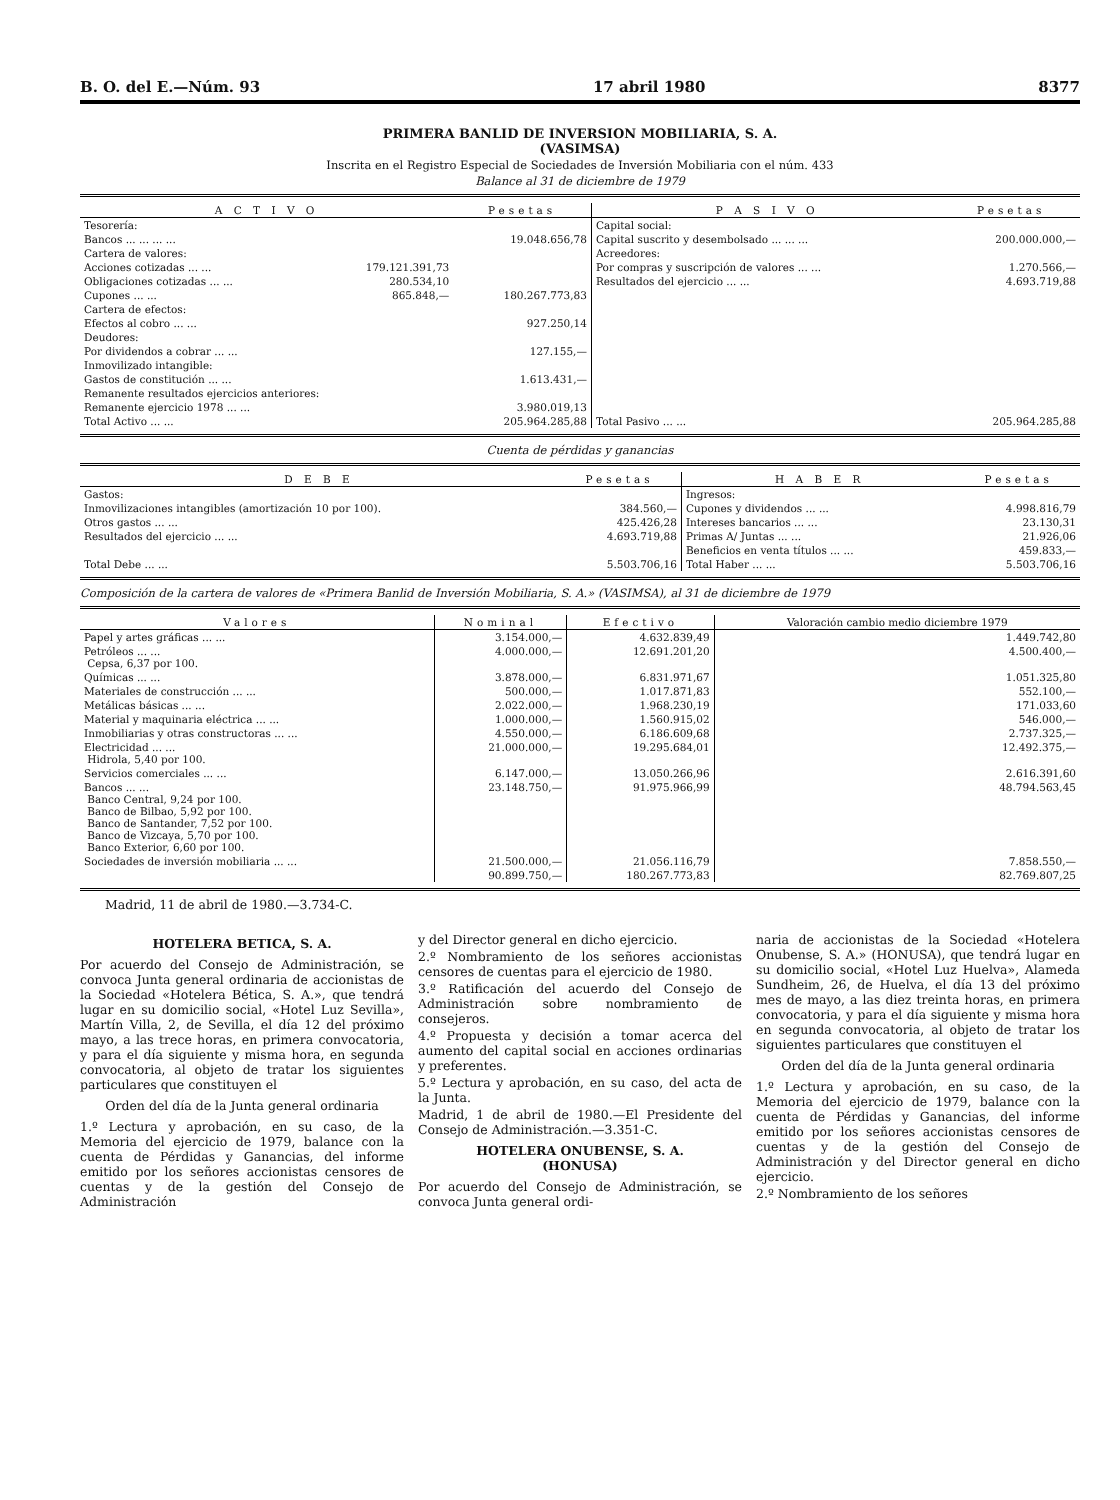B. O. del E.—Núm. 93 17 abril 1980 8377
PRIMERA BANLID DE INVERSION MOBILIARIA, S. A.
(VASIMSA)
Inscrita en el Registro Especial de Sociedades de Inversión Mobiliaria con el núm. 433
Balance al 31 de diciembre de 1979
| A C T I V O | | Pesetas | P A S I V O | Pesetas |
| --- | --- | --- | --- | --- |
| Tesorería: | | | Capital social: | |
| Bancos ... ... ... ... | | 19.048.656,78 | Capital suscrito y desembolsado ... ... ... | 200.000.000,— |
| Cartera de valores: | | | Acreedores: | |
| Acciones cotizadas ... ... | 179.121.391,73 | | Por compras y suscripción de valores ... ... | 1.270.566,— |
| Obligaciones cotizadas ... ... | 280.534,10 | | Resultados del ejercicio ... ... | 4.693.719,88 |
| Cupones ... ... | 865.848,— | 180.267.773,83 | | |
| Cartera de efectos: | | | | |
| Efectos al cobro ... ... | | 927.250,14 | | |
| Deudores: | | | | |
| Por dividendos a cobrar ... ... | | 127.155,— | | |
| Inmovilizado intangible: | | | | |
| Gastos de constitución ... ... | | 1.613.431,— | | |
| Remanente resultados ejercicios anteriores: | | | | |
| Remanente ejercicio 1978 ... ... | | 3.980.019,13 | | |
| Total Activo ... ... | | 205.964.285,88 | Total Pasivo ... ... | 205.964.285,88 |
Cuenta de pérdidas y ganancias
| D E B E | Pesetas | H A B E R | Pesetas |
| --- | --- | --- | --- |
| Gastos: | | Ingresos: | |
| Inmovilizaciones intangibles (amortización 10 por 100). | 384.560,— | Cupones y dividendos ... ... | 4.998.816,79 |
| Otros gastos ... ... | 425.426,28 | Intereses bancarios ... ... | 23.130,31 |
| Resultados del ejercicio ... ... | 4.693.719,88 | Primas A/ Juntas ... ... | 21.926,06 |
| | | Beneficios en venta títulos ... ... | 459.833,— |
| Total Debe ... ... | 5.503.706,16 | Total Haber ... ... | 5.503.706,16 |
Composición de la cartera de valores de «Primera Banlid de Inversión Mobiliaria, S. A.» (VASIMSA), al 31 de diciembre de 1979
| Valores | Nominal | Efectivo | Valoración cambio medio diciembre 1979 |
| --- | --- | --- | --- |
| Papel y artes gráficas ... ... | 3.154.000,— | 4.632.839,49 | 1.449.742,80 |
| Petróleos ... ... Cepsa, 6,37 por 100. | 4.000.000,— | 12.691.201,20 | 4.500.400,— |
| Químicas ... ... | 3.878.000,— | 6.831.971,67 | 1.051.325,80 |
| Materiales de construcción ... ... | 500.000,— | 1.017.871,83 | 552.100,— |
| Metálicas básicas ... ... | 2.022.000,— | 1.968.230,19 | 171.033,60 |
| Material y maquinaria eléctrica ... ... | 1.000.000,— | 1.560.915,02 | 546.000,— |
| Inmobiliarias y otras constructoras ... ... | 4.550.000,— | 6.186.609,68 | 2.737.325,— |
| Electricidad ... ... Hidrola, 5,40 por 100. | 21.000.000,— | 19.295.684,01 | 12.492.375,— |
| Servicios comerciales ... ... | 6.147.000,— | 13.050.266,96 | 2.616.391,60 |
| Bancos ... ... Banco Central, 9,24 por 100. Banco de Bilbao, 5,92 por 100. Banco de Santander, 7,52 por 100. Banco de Vizcaya, 5,70 por 100. Banco Exterior, 6,60 por 100. | 23.148.750,— | 91.975.966,99 | 48.794.563,45 |
| Sociedades de inversión mobiliaria ... ... | 21.500.000,— | 21.056.116,79 | 7.858.550,— |
| | 90.899.750,— | 180.267.773,83 | 82.769.807,25 |
Madrid, 11 de abril de 1980.—3.734-C.
HOTELERA BETICA, S. A.
Por acuerdo del Consejo de Administración, se convoca Junta general ordinaria de accionistas de la Sociedad «Hotelera Bética, S. A.», que tendrá lugar en su domicilio social, «Hotel Luz Sevilla», Martín Villa, 2, de Sevilla, el día 12 del próximo mayo, a las trece horas, en primera convocatoria, y para el día siguiente y misma hora, en segunda convocatoria, al objeto de tratar los siguientes particulares que constituyen el
Orden del día de la Junta general ordinaria
1.º Lectura y aprobación, en su caso, de la Memoria del ejercicio de 1979, balance con la cuenta de Pérdidas y Ganancias, del informe emitido por los señores accionistas censores de cuentas y de la gestión del Consejo de Administración
y del Director general en dicho ejercicio.
2.º Nombramiento de los señores accionistas censores de cuentas para el ejercicio de 1980.
3.º Ratificación del acuerdo del Consejo de Administración sobre nombramiento de consejeros.
4.º Propuesta y decisión a tomar acerca del aumento del capital social en acciones ordinarias y preferentes.
5.º Lectura y aprobación, en su caso, del acta de la Junta.
Madrid, 1 de abril de 1980.—El Presidente del Consejo de Administración.—3.351-C.
HOTELERA ONUBENSE, S. A.
(HONUSA)
Por acuerdo del Consejo de Administración, se convoca Junta general ordi-
naria de accionistas de la Sociedad «Hotelera Onubense, S. A.» (HONUSA), que tendrá lugar en su domicilio social, «Hotel Luz Huelva», Alameda Sundheim, 26, de Huelva, el día 13 del próximo mes de mayo, a las diez treinta horas, en primera convocatoria, y para el día siguiente y misma hora en segunda convocatoria, al objeto de tratar los siguientes particulares que constituyen el
Orden del día de la Junta general ordinaria
1.º Lectura y aprobación, en su caso, de la Memoria del ejercicio de 1979, balance con la cuenta de Pérdidas y Ganancias, del informe emitido por los señores accionistas censores de cuentas y de la gestión del Consejo de Administración y del Director general en dicho ejercicio.
2.º Nombramiento de los señores